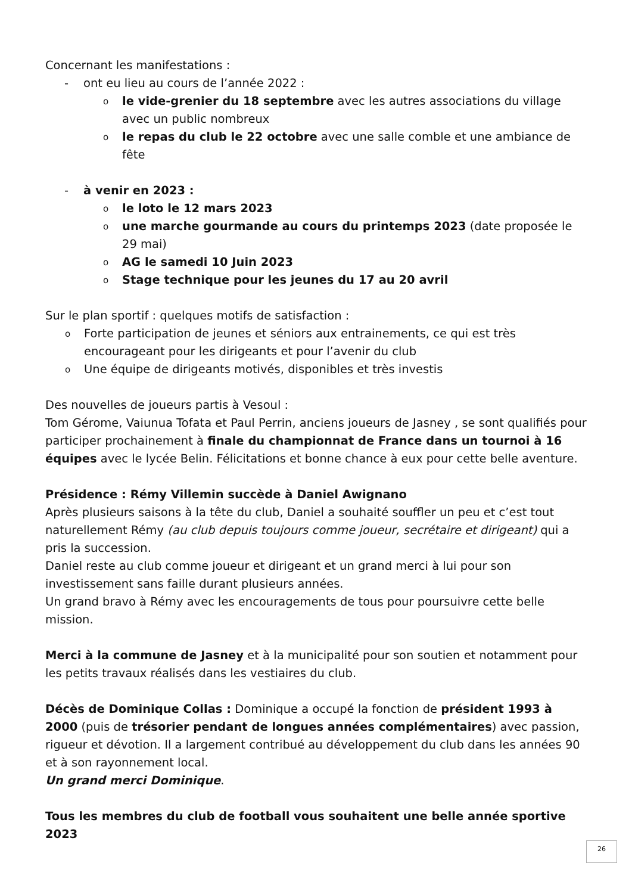Concernant les manifestations :
- ont eu lieu au cours de l’année 2022 :
ole vide-grenier du 18 septembre avec les autres associations du village avec un public nombreux
ole repas du club le 22 octobre avec une salle comble et une ambiance de fête
- à venir en 2023 :
ole loto le 12 mars 2023
oune marche gourmande au cours du printemps 2023 (date proposée le 29 mai)
o AG le samedi 10 Juin 2023
o Stage technique pour les jeunes du 17 au 20 avril
Sur le plan sportif : quelques motifs de satisfaction :
o Forte participation de jeunes et séniors aux entrainements, ce qui est très encourageant pour les dirigeants et pour l’avenir du club
o Une équipe de dirigeants motivés, disponibles et très investis
Des nouvelles de joueurs partis à Vesoul :
Tom Gérome, Vaiunua Tofata et Paul Perrin, anciens joueurs de Jasney , se sont qualifiés pour participer prochainement à finale du championnat de France dans un tournoi à 16 équipes avec le lycée Belin. Félicitations et bonne chance à eux pour cette belle aventure.
Présidence : Rémy Villemin succède à Daniel Awignano
Après plusieurs saisons à la tête du club, Daniel a souhaité souffler un peu et c’est tout naturellement Rémy (au club depuis toujours comme joueur, secrétaire et dirigeant) qui a pris la succession.
Daniel reste au club comme joueur et dirigeant et un grand merci à lui pour son investissement sans faille durant plusieurs années.
Un grand bravo à Rémy avec les encouragements de tous pour poursuivre cette belle mission.
Merci à la commune de Jasney et à la municipalité pour son soutien et notamment pour les petits travaux réalisés dans les vestiaires du club.
Décès de Dominique Collas : Dominique a occupé la fonction de président 1993 à 2000 (puis de trésorier pendant de longues années complémentaires) avec passion, rigueur et dévotion. Il a largement contribué au développement du club dans les années 90 et à son rayonnement local.
Un grand merci Dominique.
Tous les membres du club de football vous souhaitent une belle année sportive 2023
26